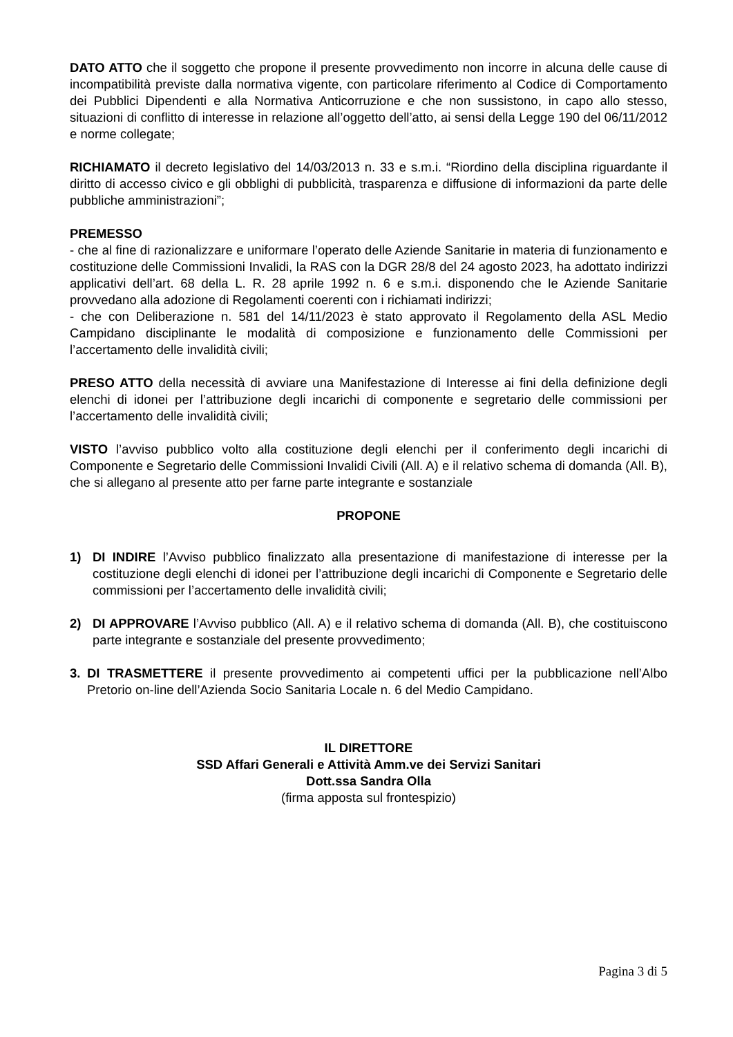DATO ATTO che il soggetto che propone il presente provvedimento non incorre in alcuna delle cause di incompatibilità previste dalla normativa vigente, con particolare riferimento al Codice di Comportamento dei Pubblici Dipendenti e alla Normativa Anticorruzione e che non sussistono, in capo allo stesso, situazioni di conflitto di interesse in relazione all’oggetto dell’atto, ai sensi della Legge 190 del 06/11/2012 e norme collegate;
RICHIAMATO il decreto legislativo del 14/03/2013 n. 33 e s.m.i. “Riordino della disciplina riguardante il diritto di accesso civico e gli obblighi di pubblicità, trasparenza e diffusione di informazioni da parte delle pubbliche amministrazioni”;
PREMESSO
- che al fine di razionalizzare e uniformare l’operato delle Aziende Sanitarie in materia di funzionamento e costituzione delle Commissioni Invalidi, la RAS con la DGR 28/8 del 24 agosto 2023, ha adottato indirizzi applicativi dell’art. 68 della L. R. 28 aprile 1992 n. 6 e s.m.i. disponendo che le Aziende Sanitarie provvedano alla adozione di Regolamenti coerenti con i richiamati indirizzi;
- che con Deliberazione n. 581 del 14/11/2023 è stato approvato il Regolamento della ASL Medio Campidano disciplinante le modalità di composizione e funzionamento delle Commissioni per l’accertamento delle invalidità civili;
PRESO ATTO della necessità di avviare una Manifestazione di Interesse ai fini della definizione degli elenchi di idonei per l’attribuzione degli incarichi di componente e segretario delle commissioni per l’accertamento delle invalidità civili;
VISTO l’avviso pubblico volto alla costituzione degli elenchi per il conferimento degli incarichi di Componente e Segretario delle Commissioni Invalidi Civili (All. A) e il relativo schema di domanda (All. B), che si allegano al presente atto per farne parte integrante e sostanziale
PROPONE
1) DI INDIRE l’Avviso pubblico finalizzato alla presentazione di manifestazione di interesse per la costituzione degli elenchi di idonei per l’attribuzione degli incarichi di Componente e Segretario delle commissioni per l’accertamento delle invalidità civili;
2) DI APPROVARE l’Avviso pubblico (All. A) e il relativo schema di domanda (All. B), che costituiscono parte integrante e sostanziale del presente provvedimento;
3. DI TRASMETTERE il presente provvedimento ai competenti uffici per la pubblicazione nell’Albo Pretorio on-line dell’Azienda Socio Sanitaria Locale n. 6 del Medio Campidano.
IL DIRETTORE
SSD Affari Generali e Attività Amm.ve dei Servizi Sanitari
Dott.ssa Sandra Olla
(firma apposta sul frontespizio)
Pagina 3 di 5